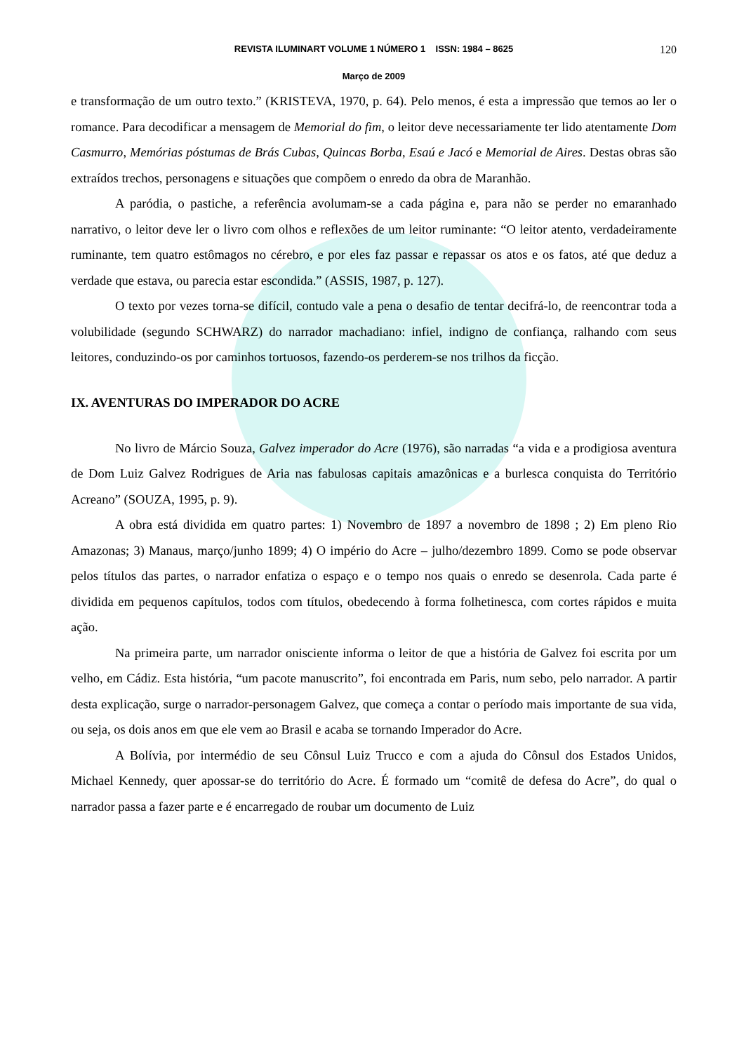REVISTA ILUMINART VOLUME 1 NÚMERO 1 ISSN: 1984 – 8625 120
Março de 2009
e transformação de um outro texto.” (KRISTEVA, 1970, p. 64). Pelo menos, é esta a impressão que temos ao ler o romance. Para decodificar a mensagem de Memorial do fim, o leitor deve necessariamente ter lido atentamente Dom Casmurro, Memórias póstumas de Brás Cubas, Quincas Borba, Esaú e Jacó e Memorial de Aires. Destas obras são extraídos trechos, personagens e situações que compõem o enredo da obra de Maranhão.
A paródia, o pastiche, a referência avolumam-se a cada página e, para não se perder no emaranhado narrativo, o leitor deve ler o livro com olhos e reflexões de um leitor ruminante: “O leitor atento, verdadeiramente ruminante, tem quatro estômagos no cérebro, e por eles faz passar e repassar os atos e os fatos, até que deduz a verdade que estava, ou parecia estar escondida.” (ASSIS, 1987, p. 127).
O texto por vezes torna-se difícil, contudo vale a pena o desafio de tentar decifrá-lo, de reencontrar toda a volubilidade (segundo SCHWARZ) do narrador machadiano: infiel, indigno de confiança, ralhando com seus leitores, conduzindo-os por caminhos tortuosos, fazendo-os perderem-se nos trilhos da ficção.
IX. AVENTURAS DO IMPERADOR DO ACRE
No livro de Márcio Souza, Galvez imperador do Acre (1976), são narradas “a vida e a prodigiosa aventura de Dom Luiz Galvez Rodrigues de Aria nas fabulosas capitais amazônicas e a burlesca conquista do Território Acreano” (SOUZA, 1995, p. 9).
A obra está dividida em quatro partes: 1) Novembro de 1897 a novembro de 1898 ; 2) Em pleno Rio Amazonas; 3) Manaus, março/junho 1899; 4) O império do Acre – julho/dezembro 1899. Como se pode observar pelos títulos das partes, o narrador enfatiza o espaço e o tempo nos quais o enredo se desenrola. Cada parte é dividida em pequenos capítulos, todos com títulos, obedecendo à forma folhetinesca, com cortes rápidos e muita ação.
Na primeira parte, um narrador onisciente informa o leitor de que a história de Galvez foi escrita por um velho, em Cádiz. Esta história, “um pacote manuscrito”, foi encontrada em Paris, num sebo, pelo narrador. A partir desta explicação, surge o narrador-personagem Galvez, que começa a contar o período mais importante de sua vida, ou seja, os dois anos em que ele vem ao Brasil e acaba se tornando Imperador do Acre.
A Bolívia, por intermédio de seu Cônsul Luiz Trucco e com a ajuda do Cônsul dos Estados Unidos, Michael Kennedy, quer apossar-se do território do Acre. É formado um “comitê de defesa do Acre”, do qual o narrador passa a fazer parte e é encarregado de roubar um documento de Luiz